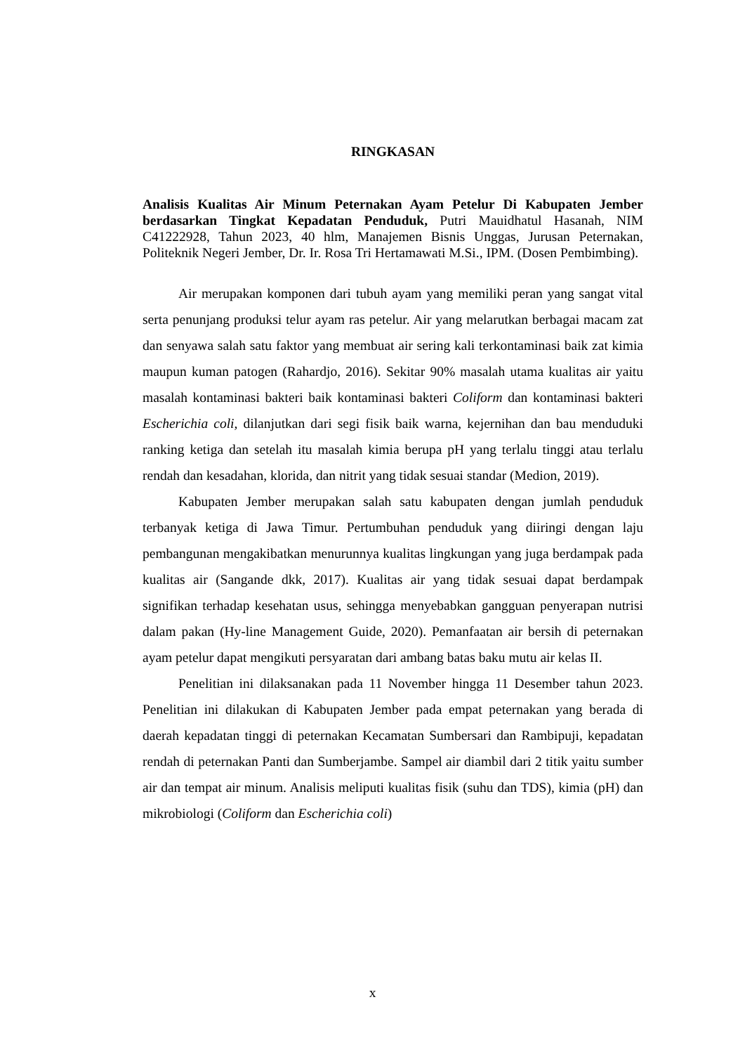RINGKASAN
Analisis Kualitas Air Minum Peternakan Ayam Petelur Di Kabupaten Jember berdasarkan Tingkat Kepadatan Penduduk, Putri Mauidhatul Hasanah, NIM C41222928, Tahun 2023, 40 hlm, Manajemen Bisnis Unggas, Jurusan Peternakan, Politeknik Negeri Jember, Dr. Ir. Rosa Tri Hertamawati M.Si., IPM. (Dosen Pembimbing).
Air merupakan komponen dari tubuh ayam yang memiliki peran yang sangat vital serta penunjang produksi telur ayam ras petelur. Air yang melarutkan berbagai macam zat dan senyawa salah satu faktor yang membuat air sering kali terkontaminasi baik zat kimia maupun kuman patogen (Rahardjo, 2016). Sekitar 90% masalah utama kualitas air yaitu masalah kontaminasi bakteri baik kontaminasi bakteri Coliform dan kontaminasi bakteri Escherichia coli, dilanjutkan dari segi fisik baik warna, kejernihan dan bau menduduki ranking ketiga dan setelah itu masalah kimia berupa pH yang terlalu tinggi atau terlalu rendah dan kesadahan, klorida, dan nitrit yang tidak sesuai standar (Medion, 2019).
Kabupaten Jember merupakan salah satu kabupaten dengan jumlah penduduk terbanyak ketiga di Jawa Timur. Pertumbuhan penduduk yang diiringi dengan laju pembangunan mengakibatkan menurunnya kualitas lingkungan yang juga berdampak pada kualitas air (Sangande dkk, 2017). Kualitas air yang tidak sesuai dapat berdampak signifikan terhadap kesehatan usus, sehingga menyebabkan gangguan penyerapan nutrisi dalam pakan (Hy-line Management Guide, 2020). Pemanfaatan air bersih di peternakan ayam petelur dapat mengikuti persyaratan dari ambang batas baku mutu air kelas II.
Penelitian ini dilaksanakan pada 11 November hingga 11 Desember tahun 2023. Penelitian ini dilakukan di Kabupaten Jember pada empat peternakan yang berada di daerah kepadatan tinggi di peternakan Kecamatan Sumbersari dan Rambipuji, kepadatan rendah di peternakan Panti dan Sumberjambe. Sampel air diambil dari 2 titik yaitu sumber air dan tempat air minum. Analisis meliputi kualitas fisik (suhu dan TDS), kimia (pH) dan mikrobiologi (Coliform dan Escherichia coli)
x